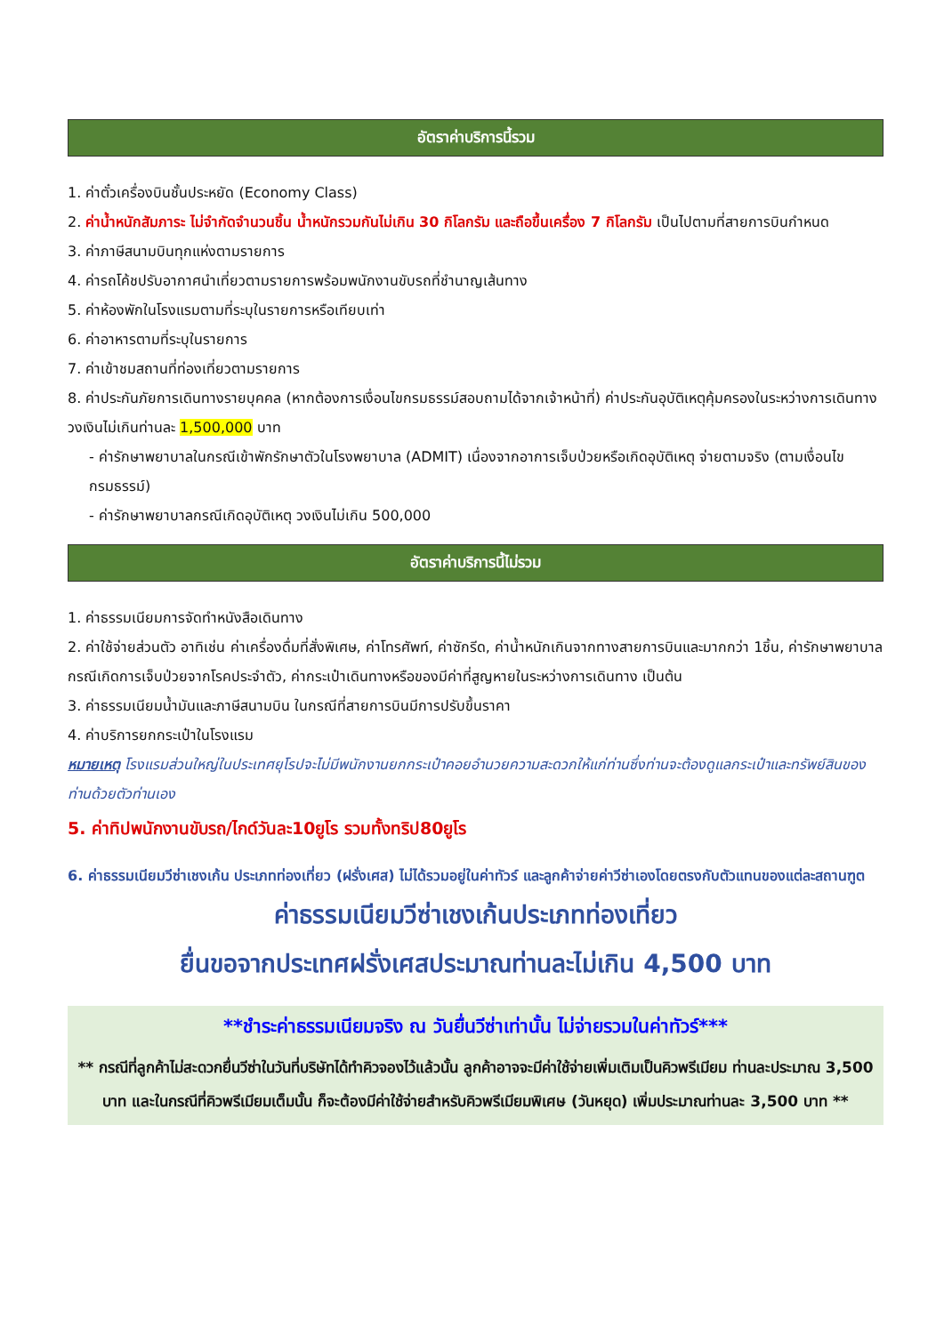อัตราค่าบริการนี้รวม
1. ค่าตั๋วเครื่องบินชั้นประหยัด (Economy Class)
2. ค่าน้ำหนักสัมภาระ ไม่จำกัดจำนวนชิ้น น้ำหนักรวมกันไม่เกิน 30 กิโลกรัม และถือขึ้นเครื่อง 7 กิโลกรัม เป็นไปตามที่สายการบินกำหนด
3. ค่าภาษีสนามบินทุกแห่งตามรายการ
4. ค่ารถโค้ชปรับอากาศนำเที่ยวตามรายการพร้อมพนักงานขับรถที่ชำนาญเส้นทาง
5. ค่าห้องพักในโรงแรมตามที่ระบุในรายการหรือเทียบเท่า
6. ค่าอาหารตามที่ระบุในรายการ
7. ค่าเข้าชมสถานที่ท่องเที่ยวตามรายการ
8. ค่าประกันภัยการเดินทางรายบุคคล (หากต้องการเงื่อนไขกรมธรรม์สอบถามได้จากเจ้าหน้าที่) ค่าประกันอุบัติเหตุคุ้มครองในระหว่างการเดินทางวงเงินไม่เกินท่านละ 1,500,000 บาท
- ค่ารักษาพยาบาลในกรณีเข้าพักรักษาตัวในโรงพยาบาล (ADMIT) เนื่องจากอาการเจ็บป่วยหรือเกิดอุบัติเหตุ จ่ายตามจริง (ตามเงื่อนไขกรมธรรม์)
- ค่ารักษาพยาบาลกรณีเกิดอุบัติเหตุ วงเงินไม่เกิน 500,000
อัตราค่าบริการนี้ไม่รวม
1. ค่าธรรมเนียมการจัดทำหนังสือเดินทาง
2. ค่าใช้จ่ายส่วนตัว อาทิเช่น ค่าเครื่องดื่มที่สั่งพิเศษ, ค่าโทรศัพท์, ค่าซักรีด, ค่าน้ำหนักเกินจากทางสายการบินและมากกว่า 1ชิ้น, ค่ารักษาพยาบาล กรณีเกิดการเจ็บป่วยจากโรคประจำตัว, ค่ากระเป๋าเดินทางหรือของมีค่าที่สูญหายในระหว่างการเดินทาง เป็นต้น
3. ค่าธรรมเนียมน้ำมันและภาษีสนามบิน ในกรณีที่สายการบินมีการปรับขึ้นราคา
4. ค่าบริการยกกระเป๋าในโรงแรม
หมายเหตุ โรงแรมส่วนใหญ่ในประเทศยุโรปจะไม่มีพนักงานยกกระเป๋าคอยอำนวยความสะดวกให้แก่ท่านซึ่งท่านจะต้องดูแลกระเป๋าและทรัพย์สินของท่านด้วยตัวท่านเอง
5. ค่าทิปพนักงานขับรถ/ไกด์วันละ10ยูโร รวมทั้งทริป80ยูโร
6. ค่าธรรมเนียมวีซ่าเชงเก้น ประเภทท่องเที่ยว (ฝรั่งเศส) ไม่ได้รวมอยู่ในค่าทัวร์ และลูกค้าจ่ายค่าวีซ่าเองโดยตรงกับตัวแทนของแต่ละสถานฑูต
ค่าธรรมเนียมวีซ่าเชงเก้นประเภทท่องเที่ยว
ยื่นขอจากประเทศฝรั่งเศสประมาณท่านละไม่เกิน 4,500 บาท
**ชำระค่าธรรมเนียมจริง ณ วันยื่นวีซ่าเท่านั้น ไม่จ่ายรวมในค่าทัวร์***
** กรณีที่ลูกค้าไม่สะดวกยื่นวีซ่าในวันที่บริษัทได้ทำคิวจองไว้แล้วนั้น ลูกค้าอาจจะมีค่าใช้จ่ายเพิ่มเติมเป็นคิวพรีเมียม ท่านละประมาณ 3,500 บาท และในกรณีที่คิวพรีเมียมเต็มนั้น ก็จะต้องมีค่าใช้จ่ายสำหรับคิวพรีเมียมพิเศษ (วันหยุด) เพิ่มประมาณท่านละ 3,500 บาท **